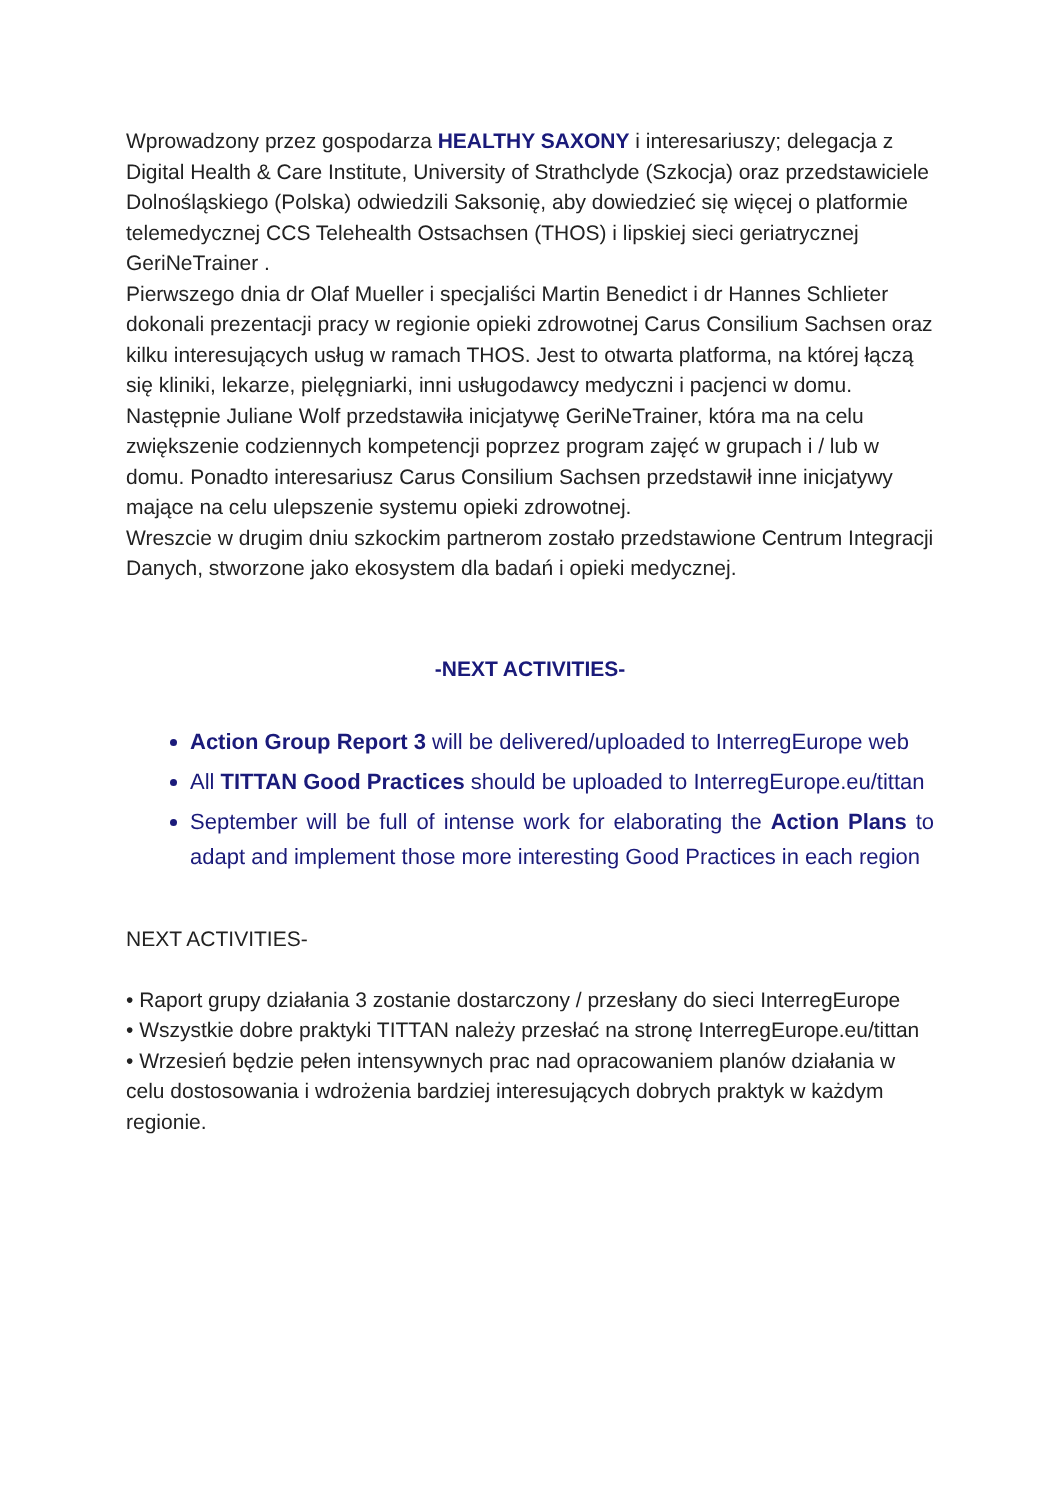Wprowadzony przez gospodarza HEALTHY SAXONY i interesariuszy; delegacja z Digital Health & Care Institute, University of Strathclyde (Szkocja) oraz przedstawiciele Dolnośląskiego (Polska) odwiedzili Saksonię, aby dowiedzieć się więcej o platformie telemedycznej CCS Telehealth Ostsachsen (THOS) i lipskiej sieci geriatrycznej GeriNeTrainer .
Pierwszego dnia dr Olaf Mueller i specjaliści Martin Benedict i dr Hannes Schlieter dokonali prezentacji pracy w regionie opieki zdrowotnej Carus Consilium Sachsen oraz kilku interesujących usług w ramach THOS. Jest to otwarta platforma, na której łączą się kliniki, lekarze, pielęgniarki, inni usługodawcy medyczni i pacjenci w domu. Następnie Juliane Wolf przedstawiła inicjatywę GeriNeTrainer, która ma na celu zwiększenie codziennych kompetencji poprzez program zajęć w grupach i / lub w domu. Ponadto interesariusz Carus Consilium Sachsen przedstawił inne inicjatywy mające na celu ulepszenie systemu opieki zdrowotnej.
Wreszcie w drugim dniu szkockim partnerom zostało przedstawione Centrum Integracji Danych, stworzone jako ekosystem dla badań i opieki medycznej.
-NEXT ACTIVITIES-
Action Group Report 3 will be delivered/uploaded to InterregEurope web
All TITTAN Good Practices should be uploaded to InterregEurope.eu/tittan
September will be full of intense work for elaborating the Action Plans to adapt and implement those more interesting Good Practices in each region
NEXT ACTIVITIES-
• Raport grupy działania 3 zostanie dostarczony / przesłany do sieci InterregEurope
• Wszystkie dobre praktyki TITTAN należy przesłać na stronę InterregEurope.eu/tittan
• Wrzesień będzie pełen intensywnych prac nad opracowaniem planów działania w celu dostosowania i wdrożenia bardziej interesujących dobrych praktyk w każdym regionie.